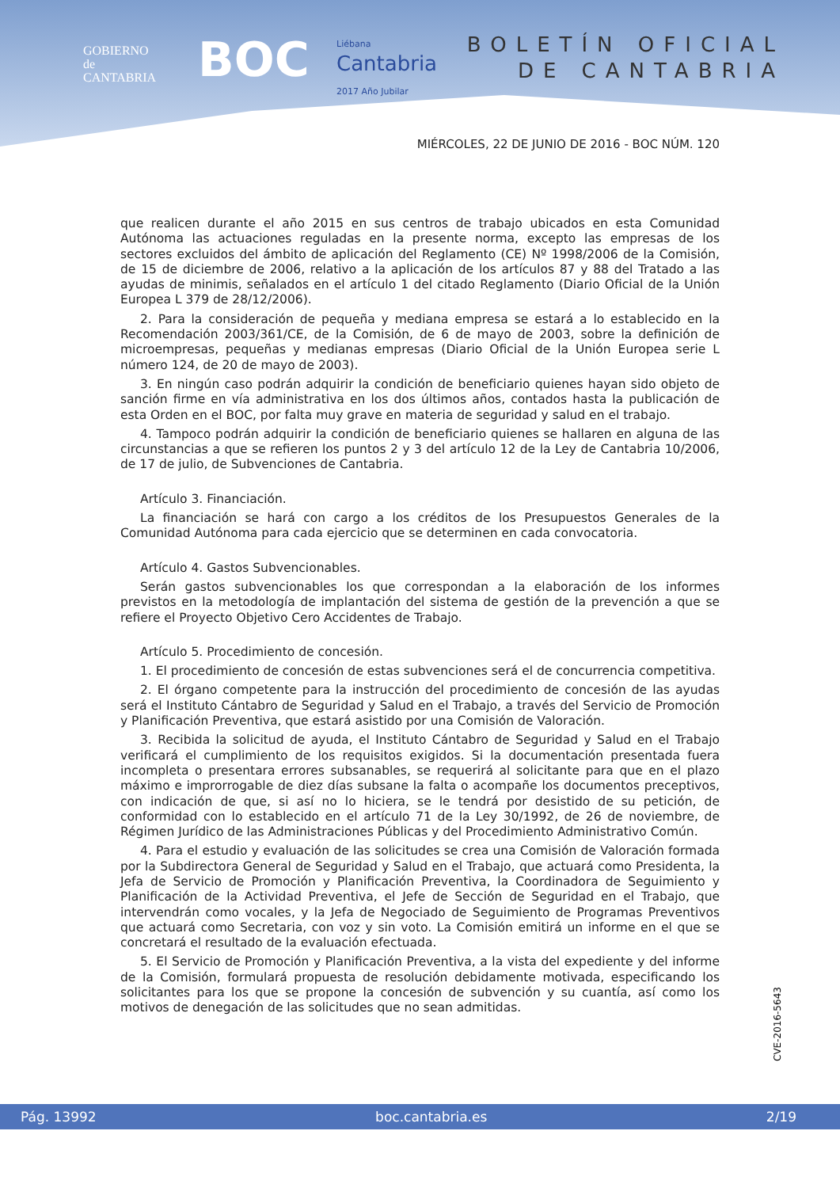GOBIERNO
de
CANTABRIA
BOC
Liébana
Cantabria
2017 Año Jubilar
BOLETÍN OFICIAL
DE CANTABRIA
MIÉRCOLES, 22 DE JUNIO DE 2016 - BOC NÚM. 120
que realicen durante el año 2015 en sus centros de trabajo ubicados en esta Comunidad Autónoma las actuaciones reguladas en la presente norma, excepto las empresas de los sectores excluidos del ámbito de aplicación del Reglamento (CE) Nº 1998/2006 de la Comisión, de 15 de diciembre de 2006, relativo a la aplicación de los artículos 87 y 88 del Tratado a las ayudas de minimis, señalados en el artículo 1 del citado Reglamento (Diario Oficial de la Unión Europea L 379 de 28/12/2006).
2. Para la consideración de pequeña y mediana empresa se estará a lo establecido en la Recomendación 2003/361/CE, de la Comisión, de 6 de mayo de 2003, sobre la definición de microempresas, pequeñas y medianas empresas (Diario Oficial de la Unión Europea serie L número 124, de 20 de mayo de 2003).
3. En ningún caso podrán adquirir la condición de beneficiario quienes hayan sido objeto de sanción firme en vía administrativa en los dos últimos años, contados hasta la publicación de esta Orden en el BOC, por falta muy grave en materia de seguridad y salud en el trabajo.
4. Tampoco podrán adquirir la condición de beneficiario quienes se hallaren en alguna de las circunstancias a que se refieren los puntos 2 y 3 del artículo 12 de la Ley de Cantabria 10/2006, de 17 de julio, de Subvenciones de Cantabria.
Artículo 3. Financiación.
La financiación se hará con cargo a los créditos de los Presupuestos Generales de la Comunidad Autónoma para cada ejercicio que se determinen en cada convocatoria.
Artículo 4. Gastos Subvencionables.
Serán gastos subvencionables los que correspondan a la elaboración de los informes previstos en la metodología de implantación del sistema de gestión de la prevención a que se refiere el Proyecto Objetivo Cero Accidentes de Trabajo.
Artículo 5. Procedimiento de concesión.
1. El procedimiento de concesión de estas subvenciones será el de concurrencia competitiva.
2. El órgano competente para la instrucción del procedimiento de concesión de las ayudas será el Instituto Cántabro de Seguridad y Salud en el Trabajo, a través del Servicio de Promoción y Planificación Preventiva, que estará asistido por una Comisión de Valoración.
3. Recibida la solicitud de ayuda, el Instituto Cántabro de Seguridad y Salud en el Trabajo verificará el cumplimiento de los requisitos exigidos. Si la documentación presentada fuera incompleta o presentara errores subsanables, se requerirá al solicitante para que en el plazo máximo e improrrogable de diez días subsane la falta o acompañe los documentos preceptivos, con indicación de que, si así no lo hiciera, se le tendrá por desistido de su petición, de conformidad con lo establecido en el artículo 71 de la Ley 30/1992, de 26 de noviembre, de Régimen Jurídico de las Administraciones Públicas y del Procedimiento Administrativo Común.
4. Para el estudio y evaluación de las solicitudes se crea una Comisión de Valoración formada por la Subdirectora General de Seguridad y Salud en el Trabajo, que actuará como Presidenta, la Jefa de Servicio de Promoción y Planificación Preventiva, la Coordinadora de Seguimiento y Planificación de la Actividad Preventiva, el Jefe de Sección de Seguridad en el Trabajo, que intervendrán como vocales, y la Jefa de Negociado de Seguimiento de Programas Preventivos que actuará como Secretaria, con voz y sin voto. La Comisión emitirá un informe en el que se concretará el resultado de la evaluación efectuada.
5. El Servicio de Promoción y Planificación Preventiva, a la vista del expediente y del informe de la Comisión, formulará propuesta de resolución debidamente motivada, especificando los solicitantes para los que se propone la concesión de subvención y su cuantía, así como los motivos de denegación de las solicitudes que no sean admitidas.
CVE-2016-5643
Pág. 13992 boc.cantabria.es 2/19